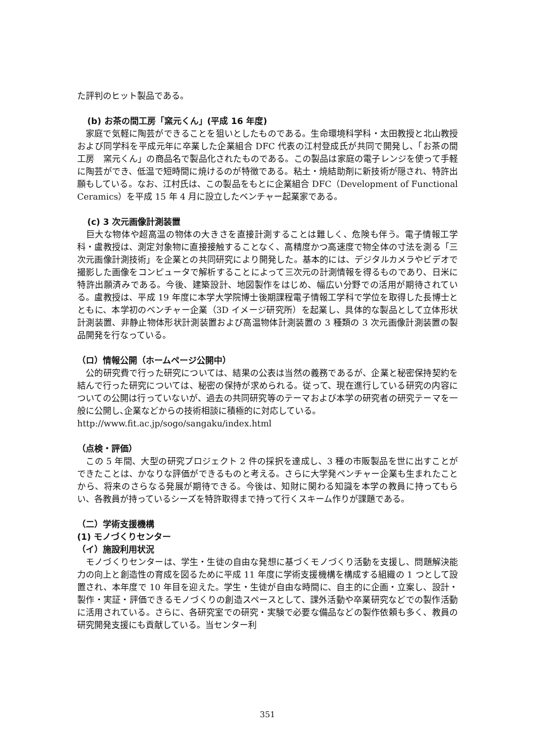た評判のヒット製品である。
(b) お茶の間工房「窯元くん」(平成 16 年度)
　家庭で気軽に陶芸ができることを狙いとしたものである。生命環境科学科・太田教授と北山教授および同学科を平成元年に卒業した企業組合 DFC 代表の江村登成氏が共同で開発し、「お茶の間工房　窯元くん」の商品名で製品化されたものである。この製品は家庭の電子レンジを使って手軽に陶芸ができ、低温で短時間に焼けるのが特徴である。粘土・焼結助剤に新技術が隠され、特許出願もしている。なお、江村氏は、この製品をもとに企業組合 DFC（Development of Functional Ceramics）を平成 15 年 4 月に設立したベンチャー起業家である。
(c) 3 次元画像計測装置
　巨大な物体や超高温の物体の大きさを直接計測することは難しく、危険も伴う。電子情報工学科・盧教授は、測定対象物に直接接触することなく、高精度かつ高速度で物全体の寸法を測る「三次元画像計測技術」を企業との共同研究により開発した。基本的には、デジタルカメラやビデオで撮影した画像をコンピュータで解析することによって三次元の計測情報を得るものであり、日米に特許出願済みである。今後、建築設計、地図製作をはじめ、幅広い分野での活用が期待されている。盧教授は、平成 19 年度に本学大学院博士後期課程電子情報工学科で学位を取得した長博士とともに、本学初のベンチャー企業（3D イメージ研究所）を起業し、具体的な製品として立体形状計測装置、非静止物体形状計測装置および高温物体計測装置の 3 種類の 3 次元画像計測装置の製品開発を行なっている。
（ロ）情報公開（ホームページ公開中）
　公的研究費で行った研究については、結果の公表は当然の義務であるが、企業と秘密保持契約を結んで行った研究については、秘密の保持が求められる。従って、現在進行している研究の内容についての公開は行っていないが、過去の共同研究等のテーマおよび本学の研究者の研究テーマを一般に公開し､企業などからの技術相談に積極的に対応している。
http://www.fit.ac.jp/sogo/sangaku/index.html
（点検・評価）
　この 5 年間、大型の研究プロジェクト 2 件の採択を達成し、3 種の市販製品を世に出すことができたことは、かなりな評価ができるものと考える。さらに大学発ベンチャー企業も生まれたことから、将来のさらなる発展が期待できる。今後は、知財に関わる知識を本学の教員に持ってもらい、各教員が持っているシーズを特許取得まで持って行くスキーム作りが課題である。
（二）学術支援機構
(1) モノづくりセンター
（イ）施設利用状況
　モノづくりセンターは、学生・生徒の自由な発想に基づくモノづくり活動を支援し、問題解決能力の向上と創造性の育成を図るために平成 11 年度に学術支援機構を構成する組織の 1 つとして設置され、本年度で 10 年目を迎えた。学生・生徒が自由な時間に、自主的に企画・立案し、設計・製作・実証・評価できるモノづくりの創造スペースとして、課外活動や卒業研究などでの製作活動に活用されている。さらに、各研究室での研究・実験で必要な備品などの製作依頼も多く、教員の研究開発支援にも貢献している。当センター利
351